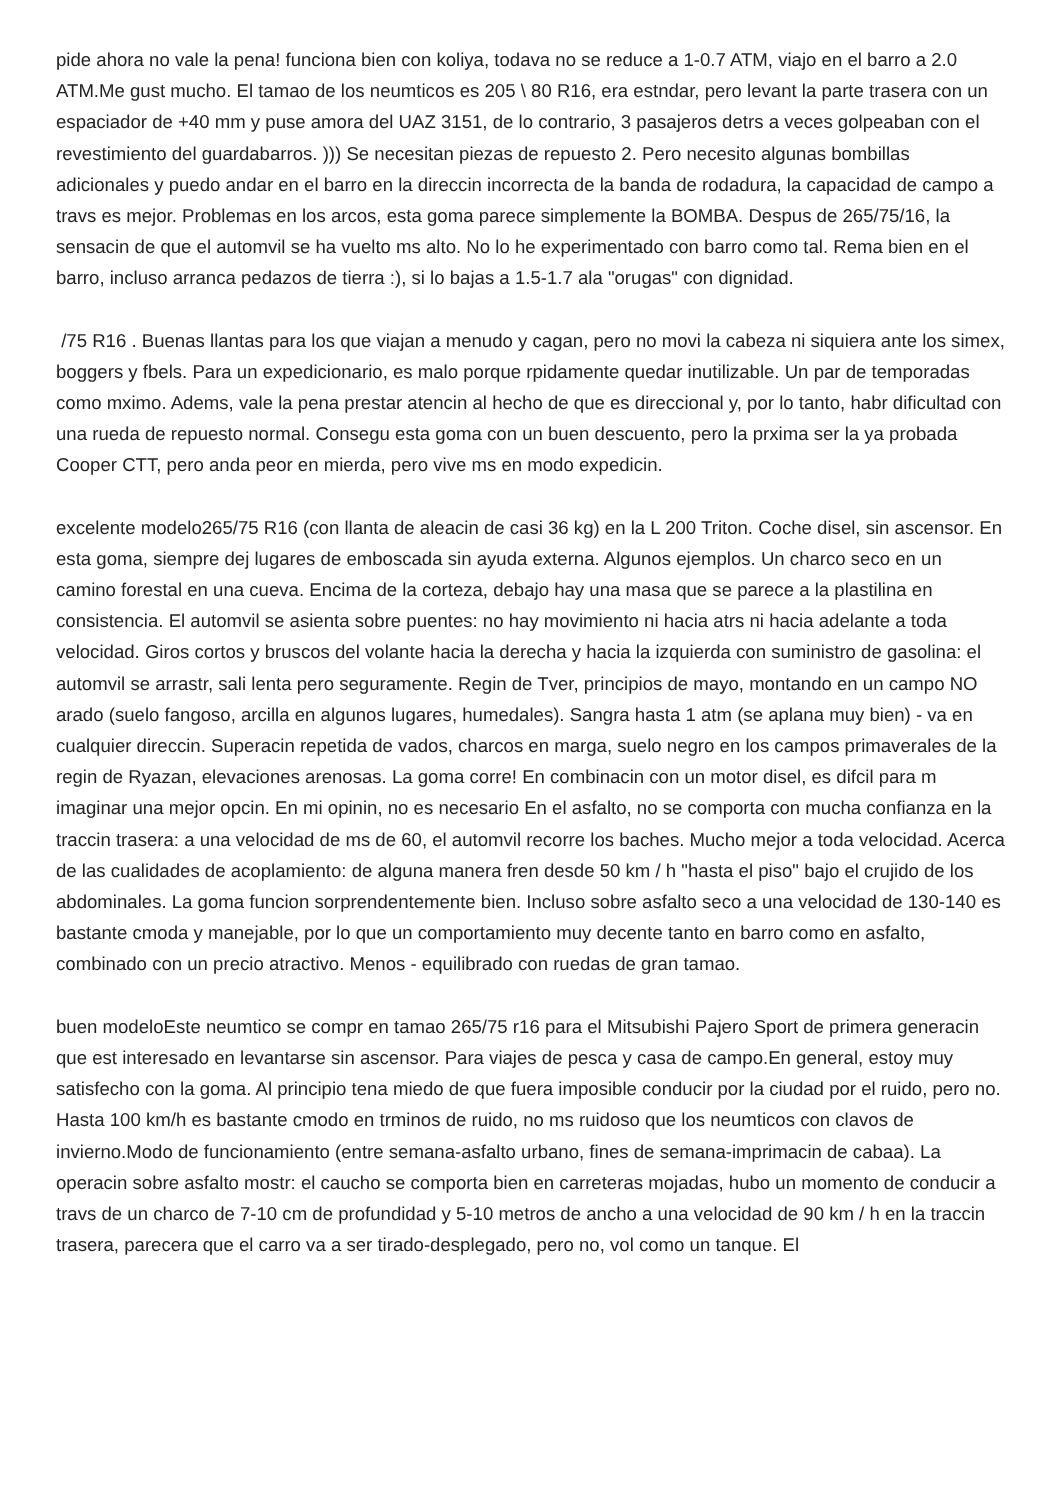pide ahora no vale la pena! funciona bien con koliya, todava no se reduce a 1-0.7 ATM, viajo en el barro a 2.0 ATM.Me gust mucho. El tamao de los neumticos es 205 \ 80 R16, era estndar, pero levant la parte trasera con un espaciador de +40 mm y puse amora del UAZ 3151, de lo contrario, 3 pasajeros detrs a veces golpeaban con el revestimiento del guardabarros. ))) Se necesitan piezas de repuesto 2. Pero necesito algunas bombillas adicionales y puedo andar en el barro en la direccin incorrecta de la banda de rodadura, la capacidad de campo a travs es mejor. Problemas en los arcos, esta goma parece simplemente la BOMBA. Despus de 265/75/16, la sensacin de que el automvil se ha vuelto ms alto. No lo he experimentado con barro como tal. Rema bien en el barro, incluso arranca pedazos de tierra :), si lo bajas a 1.5-1.7 ala "orugas" con dignidad.
/75 R16 . Buenas llantas para los que viajan a menudo y cagan, pero no movi la cabeza ni siquiera ante los simex, boggers y fbels. Para un expedicionario, es malo porque rpidamente quedar inutilizable. Un par de temporadas como mximo. Adems, vale la pena prestar atencin al hecho de que es direccional y, por lo tanto, habr dificultad con una rueda de repuesto normal. Consegu esta goma con un buen descuento, pero la prxima ser la ya probada Cooper CTT, pero anda peor en mierda, pero vive ms en modo expedicin.
excelente modelo265/75 R16 (con llanta de aleacin de casi 36 kg) en la L 200 Triton. Coche disel, sin ascensor. En esta goma, siempre dej lugares de emboscada sin ayuda externa. Algunos ejemplos. Un charco seco en un camino forestal en una cueva. Encima de la corteza, debajo hay una masa que se parece a la plastilina en consistencia. El automvil se asienta sobre puentes: no hay movimiento ni hacia atrs ni hacia adelante a toda velocidad. Giros cortos y bruscos del volante hacia la derecha y hacia la izquierda con suministro de gasolina: el automvil se arrastr, sali lenta pero seguramente. Regin de Tver, principios de mayo, montando en un campo NO arado (suelo fangoso, arcilla en algunos lugares, humedales). Sangra hasta 1 atm (se aplana muy bien) - va en cualquier direccin. Superacin repetida de vados, charcos en marga, suelo negro en los campos primaverales de la regin de Ryazan, elevaciones arenosas. La goma corre! En combinacin con un motor disel, es difcil para m imaginar una mejor opcin. En mi opinin, no es necesario En el asfalto, no se comporta con mucha confianza en la traccin trasera: a una velocidad de ms de 60, el automvil recorre los baches. Mucho mejor a toda velocidad. Acerca de las cualidades de acoplamiento: de alguna manera fren desde 50 km / h "hasta el piso" bajo el crujido de los abdominales. La goma funcion sorprendentemente bien. Incluso sobre asfalto seco a una velocidad de 130-140 es bastante cmoda y manejable, por lo que un comportamiento muy decente tanto en barro como en asfalto, combinado con un precio atractivo. Menos - equilibrado con ruedas de gran tamao.
buen modeloEste neumtico se compr en tamao 265/75 r16 para el Mitsubishi Pajero Sport de primera generacin que est interesado en levantarse sin ascensor. Para viajes de pesca y casa de campo.En general, estoy muy satisfecho con la goma. Al principio tena miedo de que fuera imposible conducir por la ciudad por el ruido, pero no. Hasta 100 km/h es bastante cmodo en trminos de ruido, no ms ruidoso que los neumticos con clavos de invierno.Modo de funcionamiento (entre semana-asfalto urbano, fines de semana-imprimacin de cabaa). La operacin sobre asfalto mostr: el caucho se comporta bien en carreteras mojadas, hubo un momento de conducir a travs de un charco de 7-10 cm de profundidad y 5-10 metros de ancho a una velocidad de 90 km / h en la traccin trasera, parecera que el carro va a ser tirado-desplegado, pero no, vol como un tanque. El